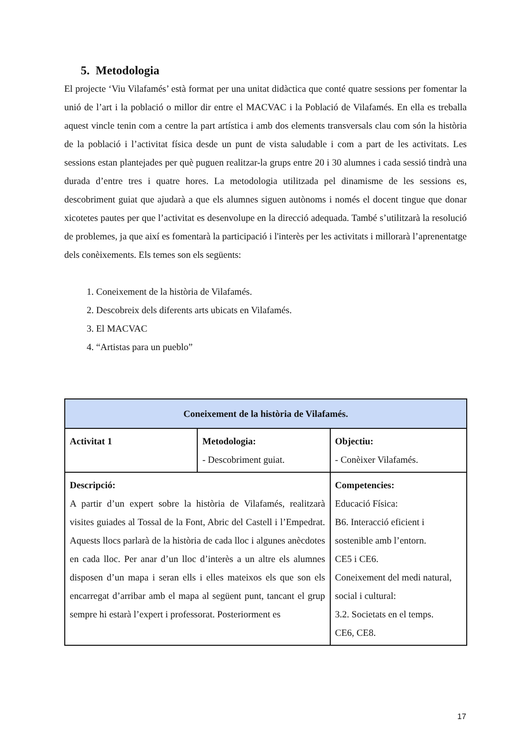5. Metodologia
El projecte ‘Viu Vilafamés’ està format per una unitat didàctica que conté quatre sessions per fomentar la unió de l’art i la població o millor dir entre el MACVAC i la Població de Vilafamés. En ella es treballa aquest vincle tenin com a centre la part artística i amb dos elements transversals clau com són la història de la població i l’activitat física desde un punt de vista saludable i com a part de les activitats. Les sessions estan plantejades per què puguen realitzar-la grups entre 20 i 30 alumnes i cada sessió tindrà una durada d’entre tres i quatre hores. La metodologia utilitzada pel dinamisme de les sessions es, descobriment guiat que ajudarà a que els alumnes siguen autònoms i només el docent tingue que donar xicotetes pautes per que l’activitat es desenvolupe en la direcció adequada. També s’utilitzarà la resolució de problemes, ja que així es fomentarà la participació i l'interès per les activitats i millorarà l’aprenentatge dels conèixements. Els temes son els següents:
1. Coneixement de la història de Vilafamés.
2. Descobreix dels diferents arts ubicats en Vilafamés.
3. El MACVAC
4. “Artistas para un pueblo”
| Coneixement de la història de Vilafamés. | | |
| --- | --- | --- |
| Activitat 1 | Metodologia: - Descobriment guiat. | Objectiu: - Conèixer Vilafamés. |
| Descripció: A partir d’un expert sobre la història de Vilafamés, realitzarà visites guiades al Tossal de la Font, Abric del Castell i l’Empedrat. Aquests llocs parlarà de la història de cada lloc i algunes anècdotes en cada lloc. Per anar d’un lloc d’interès a un altre els alumnes disposen d’un mapa i seran ells i elles mateixos els que son els encarregat d’arribar amb el mapa al següent punt, tancant el grup sempre hi estarà l’expert i professorat. Posteriorment es | | Competencies: Educació Física: B6. Interacció eficient i sostenible amb l’entorn. CE5 i CE6. Coneixement del medi natural, social i cultural: 3.2. Societats en el temps. CE6, CE8. |
17